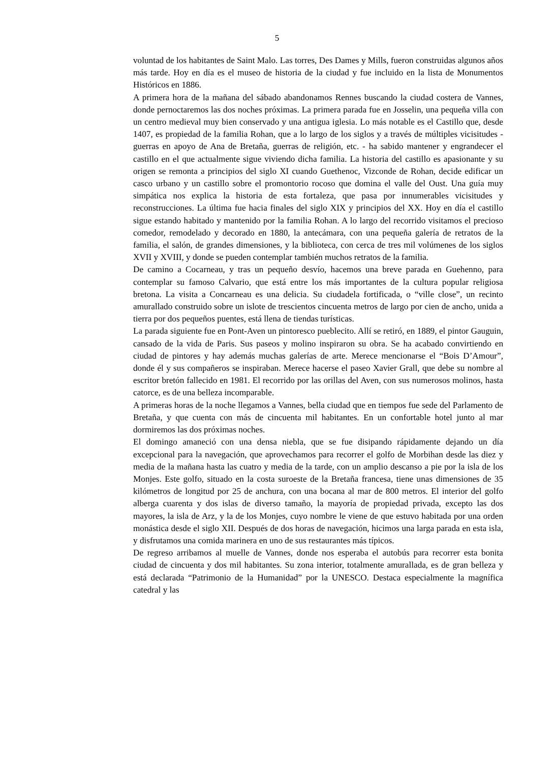5
voluntad de los habitantes de Saint Malo. Las torres, Des Dames y Mills, fueron construidas algunos años más tarde. Hoy en día es el museo de historia de la ciudad y fue incluido en la lista de Monumentos Históricos en 1886.
A primera hora de la mañana del sábado abandonamos Rennes buscando la ciudad costera de Vannes, donde pernoctaremos las dos noches próximas. La primera parada fue en Josselin, una pequeña villa con un centro medieval muy bien conservado y una antigua iglesia. Lo más notable es el Castillo que, desde 1407, es propiedad de la familia Rohan, que a lo largo de los siglos y a través de múltiples vicisitudes - guerras en apoyo de Ana de Bretaña, guerras de religión, etc. - ha sabido mantener y engrandecer el castillo en el que actualmente sigue viviendo dicha familia. La historia del castillo es apasionante y su origen se remonta a principios del siglo XI cuando Guethenoc, Vizconde de Rohan, decide edificar un casco urbano y un castillo sobre el promontorio rocoso que domina el valle del Oust. Una guía muy simpática nos explica la historia de esta fortaleza, que pasa por innumerables vicisitudes y reconstrucciones. La última fue hacia finales del siglo XIX y principios del XX. Hoy en día el castillo sigue estando habitado y mantenido por la familia Rohan. A lo largo del recorrido visitamos el precioso comedor, remodelado y decorado en 1880, la antecámara, con una pequeña galería de retratos de la familia, el salón, de grandes dimensiones, y la biblioteca, con cerca de tres mil volúmenes de los siglos XVII y XVIII, y donde se pueden contemplar también muchos retratos de la familia.
De camino a Cocarneau, y tras un pequeño desvío, hacemos una breve parada en Guehenno, para contemplar su famoso Calvario, que está entre los más importantes de la cultura popular religiosa bretona. La visita a Concarneau es una delicia. Su ciudadela fortificada, o “ville close”, un recinto amurallado construido sobre un islote de trescientos cincuenta metros de largo por cien de ancho, unida a tierra por dos pequeños puentes, está llena de tiendas turísticas.
La parada siguiente fue en Pont-Aven un pintoresco pueblecito. Allí se retiró, en 1889, el pintor Gauguin, cansado de la vida de Paris. Sus paseos y molino inspiraron su obra. Se ha acabado convirtiendo en ciudad de pintores y hay además muchas galerías de arte. Merece mencionarse el “Bois D’Amour”, donde él y sus compañeros se inspiraban. Merece hacerse el paseo Xavier Grall, que debe su nombre al escritor bretón fallecido en 1981. El recorrido por las orillas del Aven, con sus numerosos molinos, hasta catorce, es de una belleza incomparable.
A primeras horas de la noche llegamos a Vannes, bella ciudad que en tiempos fue sede del Parlamento de Bretaña, y que cuenta con más de cincuenta mil habitantes. En un confortable hotel junto al mar dormiremos las dos próximas noches.
El domingo amaneció con una densa niebla, que se fue disipando rápidamente dejando un día excepcional para la navegación, que aprovechamos para recorrer el golfo de Morbihan desde las diez y media de la mañana hasta las cuatro y media de la tarde, con un amplio descanso a pie por la isla de los Monjes. Este golfo, situado en la costa suroeste de la Bretaña francesa, tiene unas dimensiones de 35 kilómetros de longitud por 25 de anchura, con una bocana al mar de 800 metros. El interior del golfo alberga cuarenta y dos islas de diverso tamaño, la mayoría de propiedad privada, excepto las dos mayores, la isla de Arz, y la de los Monjes, cuyo nombre le viene de que estuvo habitada por una orden monástica desde el siglo XII. Después de dos horas de navegación, hicimos una larga parada en esta isla, y disfrutamos una comida marinera en uno de sus restaurantes más típicos.
De regreso arribamos al muelle de Vannes, donde nos esperaba el autobús para recorrer esta bonita ciudad de cincuenta y dos mil habitantes. Su zona interior, totalmente amurallada, es de gran belleza y está declarada “Patrimonio de la Humanidad” por la UNESCO. Destaca especialmente la magnífica catedral y las